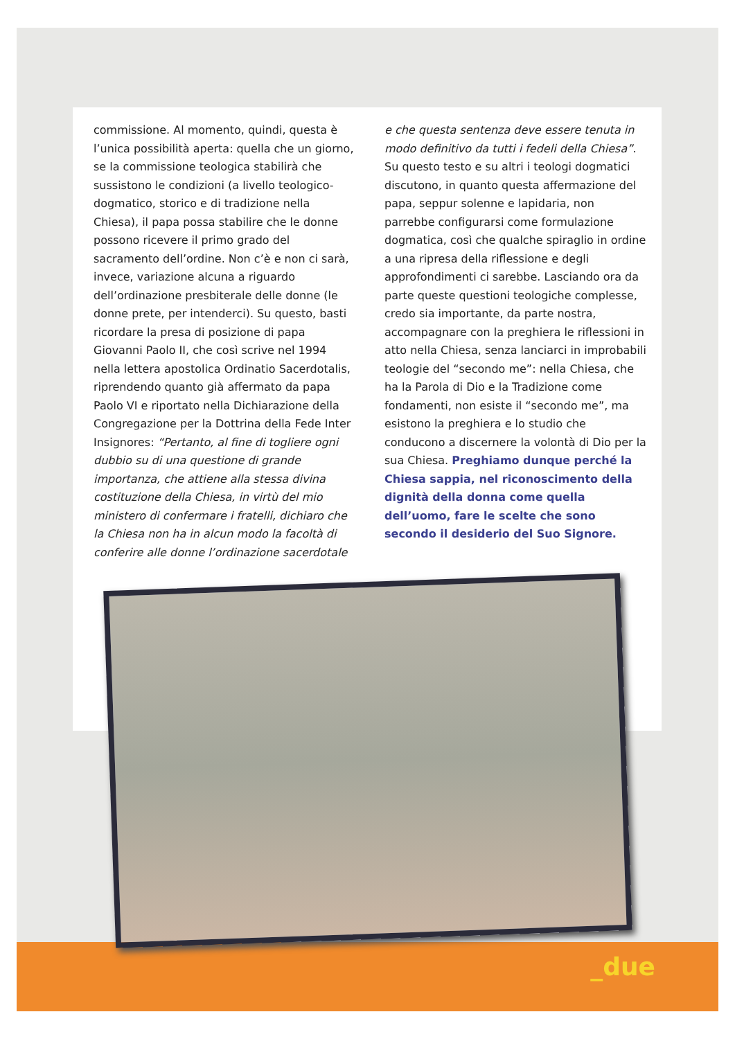commissione. Al momento, quindi, questa è l’unica possibilità aperta: quella che un giorno, se la commissione teologica stabilirà che sussistono le condizioni (a livello teologico-dogmatico, storico e di tradizione nella Chiesa), il papa possa stabilire che le donne possono ricevere il primo grado del sacramento dell’ordine. Non c’è e non ci sarà, invece, variazione alcuna a riguardo dell’ordinazione presbiterale delle donne (le donne prete, per intenderci). Su questo, basti ricordare la presa di posizione di papa Giovanni Paolo II, che così scrive nel 1994 nella lettera apostolica Ordinatio Sacerdotalis, riprendendo quanto già affermato da papa Paolo VI e riportato nella Dichiarazione della Congregazione per la Dottrina della Fede Inter Insignores: “Pertanto, al fine di togliere ogni dubbio su di una questione di grande importanza, che attiene alla stessa divina costituzione della Chiesa, in virtù del mio ministero di confermare i fratelli, dichiaro che la Chiesa non ha in alcun modo la facoltà di conferire alle donne l’ordinazione sacerdotale
e che questa sentenza deve essere tenuta in modo definitivo da tutti i fedeli della Chiesa”. Su questo testo e su altri i teologi dogmatici discutono, in quanto questa affermazione del papa, seppur solenne e lapidaria, non parrebbe configurarsi come formulazione dogmatica, così che qualche spiraglio in ordine a una ripresa della riflessione e degli approfondimenti ci sarebbe. Lasciando ora da parte queste questioni teologiche complesse, credo sia importante, da parte nostra, accompagnare con la preghiera le riflessioni in atto nella Chiesa, senza lanciarci in improbabili teologie del “secondo me”: nella Chiesa, che ha la Parola di Dio e la Tradizione come fondamenti, non esiste il “secondo me”, ma esistono la preghiera e lo studio che conducono a discernere la volontà di Dio per la sua Chiesa. Preghiamo dunque perché la Chiesa sappia, nel riconoscimento della dignità della donna come quella dell’uomo, fare le scelte che sono secondo il desiderio del Suo Signore.
_due